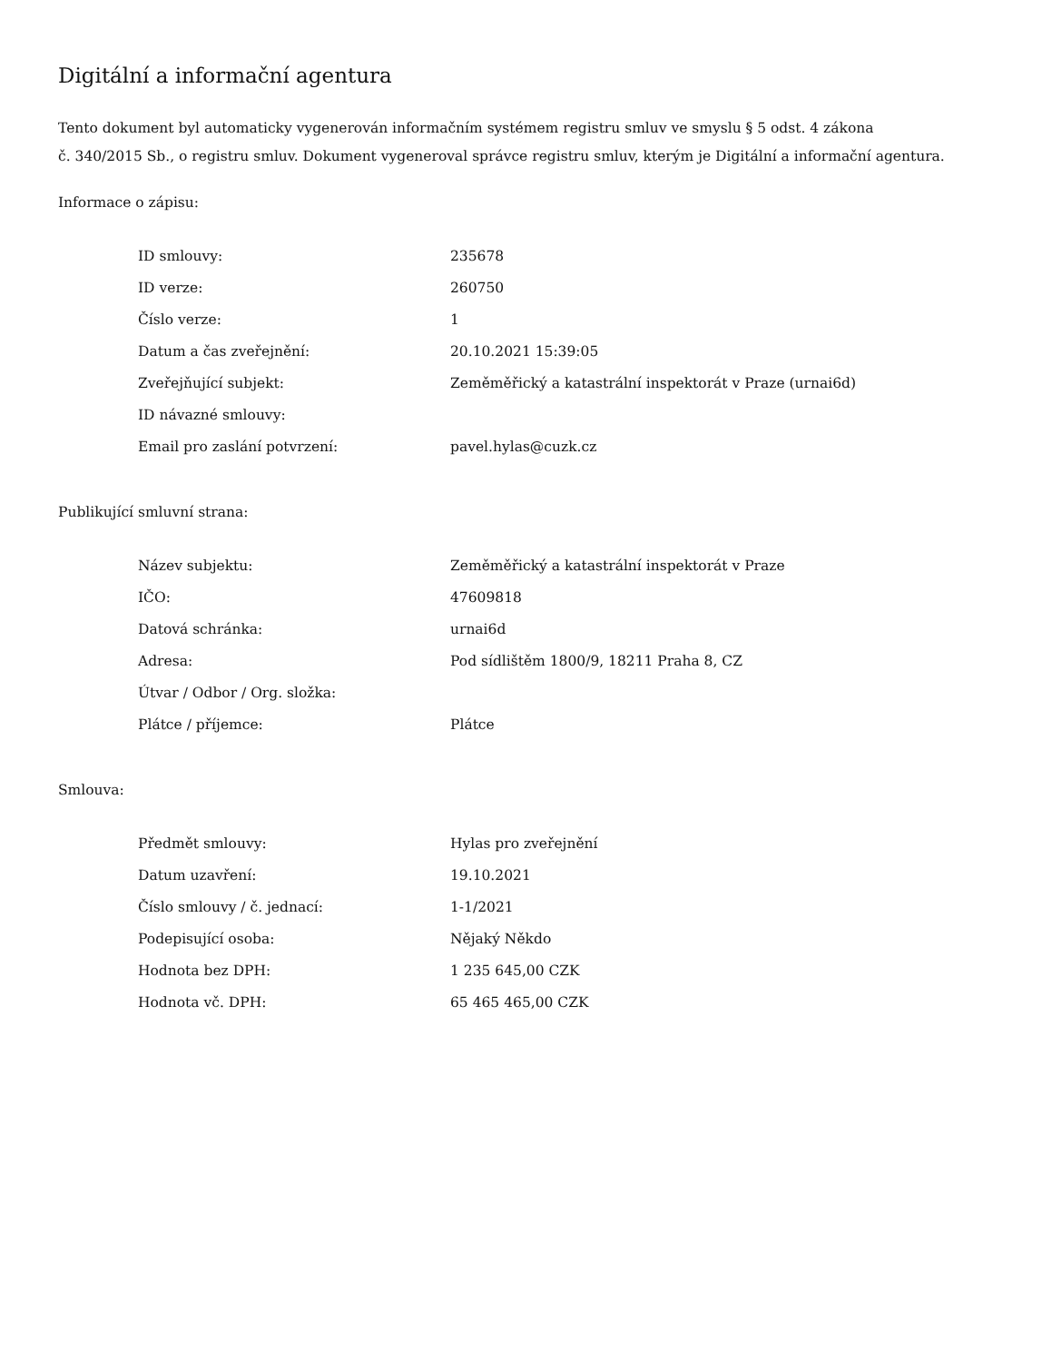Digitální a informační agentura
Tento dokument byl automaticky vygenerován informačním systémem registru smluv ve smyslu § 5 odst. 4 zákona
č. 340/2015 Sb., o registru smluv. Dokument vygeneroval správce registru smluv, kterým je Digitální a informační agentura.
Informace o zápisu:
| ID smlouvy: | 235678 |
| ID verze: | 260750 |
| Číslo verze: | 1 |
| Datum a čas zveřejnění: | 20.10.2021 15:39:05 |
| Zveřejňující subjekt: | Zeměměřický a katastrální inspektorát v Praze (urnai6d) |
| ID návazné smlouvy: | |
| Email pro zaslání potvrzení: | pavel.hylas@cuzk.cz |
Publikující smluvní strana:
| Název subjektu: | Zeměměřický a katastrální inspektorát v Praze |
| IČO: | 47609818 |
| Datová schránka: | urnai6d |
| Adresa: | Pod sídlištěm 1800/9, 18211 Praha 8, CZ |
| Útvar / Odbor / Org. složka: | |
| Plátce / příjemce: | Plátce |
Smlouva:
| Předmět smlouvy: | Hylas pro zveřejnění |
| Datum uzavření: | 19.10.2021 |
| Číslo smlouvy / č. jednací: | 1-1/2021 |
| Podepisující osoba: | Nějaký Někdo |
| Hodnota bez DPH: | 1 235 645,00 CZK |
| Hodnota vč. DPH: | 65 465 465,00 CZK |